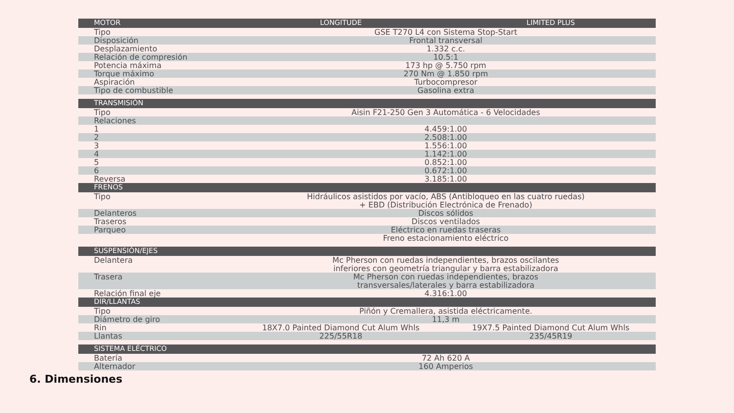| MOTOR | LONGITUDE | LIMITED PLUS |
| --- | --- | --- |
| Tipo | GSE T270 L4 con Sistema Stop-Start | |
| Disposición | Frontal transversal | |
| Desplazamiento | 1.332 c.c. | |
| Relación de compresión | 10.5:1 | |
| Potencia máxima | 173 hp @ 5.750 rpm | |
| Torque máximo | 270 Nm @ 1.850 rpm | |
| Aspiración | Turbocompresor | |
| Tipo de combustible | Gasolina extra | |
| TRANSMISIÓN | | |
| Tipo | Aisin F21-250 Gen 3 Automática - 6 Velocidades | |
| Relaciones | | |
| 1 | 4.459:1.00 | |
| 2 | 2.508:1.00 | |
| 3 | 1.556:1.00 | |
| 4 | 1.142:1.00 | |
| 5 | 0.852:1.00 | |
| 6 | 0.672:1.00 | |
| Reversa | 3.185:1.00 | |
| FRENOS | | |
| Tipo | Hidráulicos asistidos por vacío, ABS (Antibloqueo en las cuatro ruedas) + EBD (Distribución Electrónica de Frenado) | |
| Delanteros | Discos sólidos | |
| Traseros | Discos ventilados | |
| Parqueo | Eléctrico en ruedas traseras | |
| | Freno estacionamiento eléctrico | |
| SUSPENSIÓN/EJES | | |
| Delantera | Mc Pherson con ruedas independientes, brazos oscilantes inferiores con geometría triangular y barra estabilizadora | |
| Trasera | Mc Pherson con ruedas independientes, brazos transversales/laterales y barra estabilizadora | |
| Relación final eje | 4.316:1.00 | |
| DIR/LLANTAS | | |
| Tipo | Piñón y Cremallera, asistida eléctricamente. | |
| Diámetro de giro | 11,3 m | |
| Rin | 18X7.0 Painted Diamond Cut Alum Whls | 19X7.5 Painted Diamond Cut Alum Whls |
| Llantas | 225/55R18 | 235/45R19 |
| SISTEMA ELÉCTRICO | | |
| Batería | 72 Ah 620 A | |
| Alternador | 160 Amperios | |
6. Dimensiones